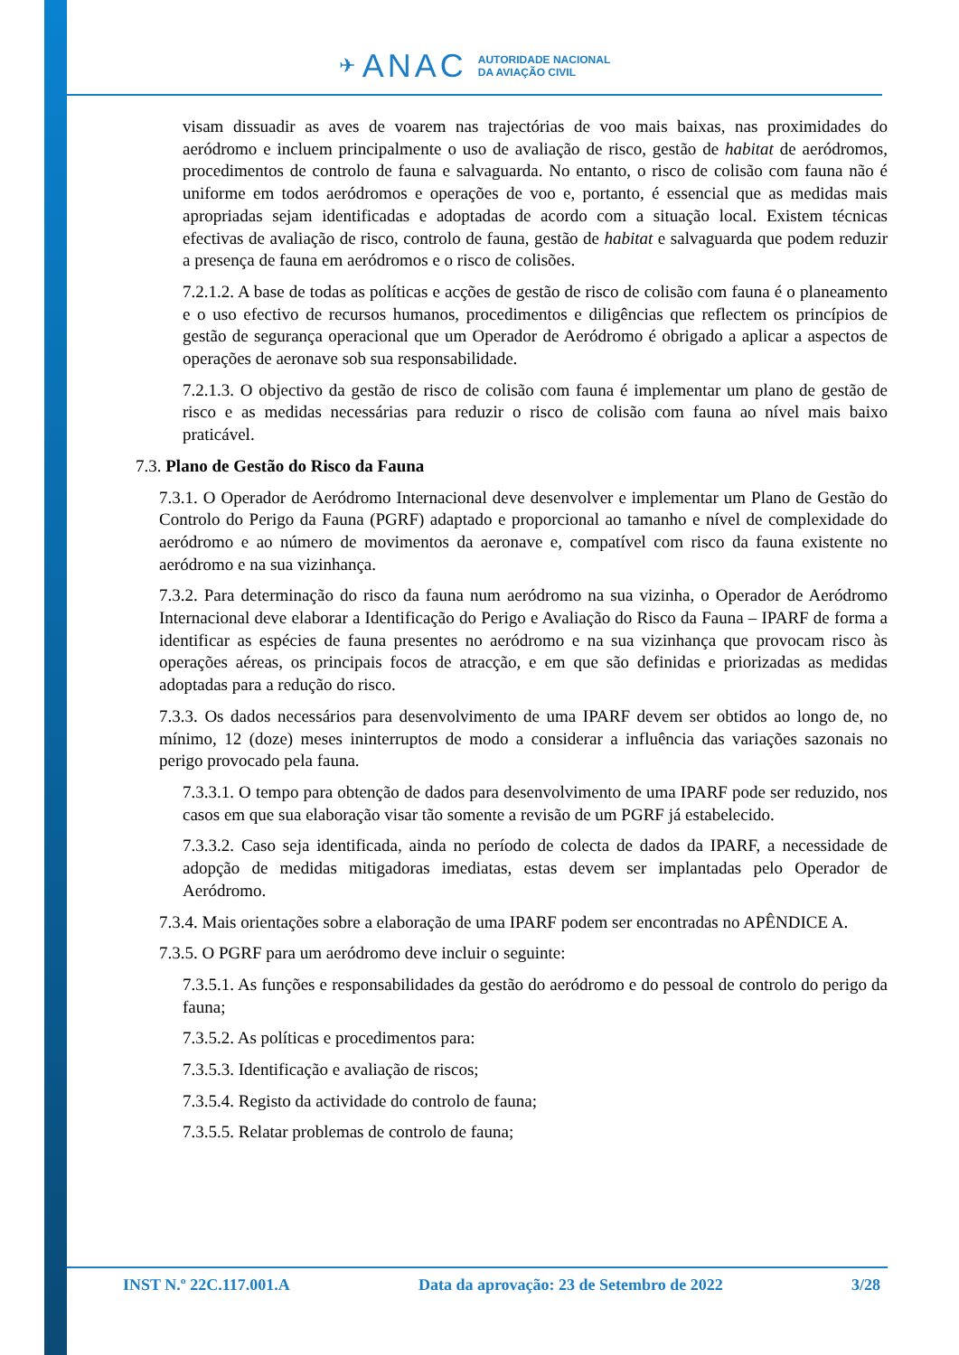✈ ANAC AUTORIDADE NACIONAL
DA AVIAÇÃO CIVIL
visam dissuadir as aves de voarem nas trajectórias de voo mais baixas, nas proximidades do aeródromo e incluem principalmente o uso de avaliação de risco, gestão de habitat de aeródromos, procedimentos de controlo de fauna e salvaguarda. No entanto, o risco de colisão com fauna não é uniforme em todos aeródromos e operações de voo e, portanto, é essencial que as medidas mais apropriadas sejam identificadas e adoptadas de acordo com a situação local. Existem técnicas efectivas de avaliação de risco, controlo de fauna, gestão de habitat e salvaguarda que podem reduzir a presença de fauna em aeródromos e o risco de colisões.
7.2.1.2. A base de todas as políticas e acções de gestão de risco de colisão com fauna é o planeamento e o uso efectivo de recursos humanos, procedimentos e diligências que reflectem os princípios de gestão de segurança operacional que um Operador de Aeródromo é obrigado a aplicar a aspectos de operações de aeronave sob sua responsabilidade.
7.2.1.3. O objectivo da gestão de risco de colisão com fauna é implementar um plano de gestão de risco e as medidas necessárias para reduzir o risco de colisão com fauna ao nível mais baixo praticável.
7.3. Plano de Gestão do Risco da Fauna
7.3.1. O Operador de Aeródromo Internacional deve desenvolver e implementar um Plano de Gestão do Controlo do Perigo da Fauna (PGRF) adaptado e proporcional ao tamanho e nível de complexidade do aeródromo e ao número de movimentos da aeronave e, compatível com risco da fauna existente no aeródromo e na sua vizinhança.
7.3.2. Para determinação do risco da fauna num aeródromo na sua vizinha, o Operador de Aeródromo Internacional deve elaborar a Identificação do Perigo e Avaliação do Risco da Fauna – IPARF de forma a identificar as espécies de fauna presentes no aeródromo e na sua vizinhança que provocam risco às operações aéreas, os principais focos de atracção, e em que são definidas e priorizadas as medidas adoptadas para a redução do risco.
7.3.3. Os dados necessários para desenvolvimento de uma IPARF devem ser obtidos ao longo de, no mínimo, 12 (doze) meses ininterruptos de modo a considerar a influência das variações sazonais no perigo provocado pela fauna.
7.3.3.1. O tempo para obtenção de dados para desenvolvimento de uma IPARF pode ser reduzido, nos casos em que sua elaboração visar tão somente a revisão de um PGRF já estabelecido.
7.3.3.2. Caso seja identificada, ainda no período de colecta de dados da IPARF, a necessidade de adopção de medidas mitigadoras imediatas, estas devem ser implantadas pelo Operador de Aeródromo.
7.3.4. Mais orientações sobre a elaboração de uma IPARF podem ser encontradas no APÊNDICE A.
7.3.5. O PGRF para um aeródromo deve incluir o seguinte:
7.3.5.1. As funções e responsabilidades da gestão do aeródromo e do pessoal de controlo do perigo da fauna;
7.3.5.2. As políticas e procedimentos para:
7.3.5.3. Identificação e avaliação de riscos;
7.3.5.4. Registo da actividade do controlo de fauna;
7.3.5.5. Relatar problemas de controlo de fauna;
INST N.º 22C.117.001.A Data da aprovação: 23 de Setembro de 2022 3/28